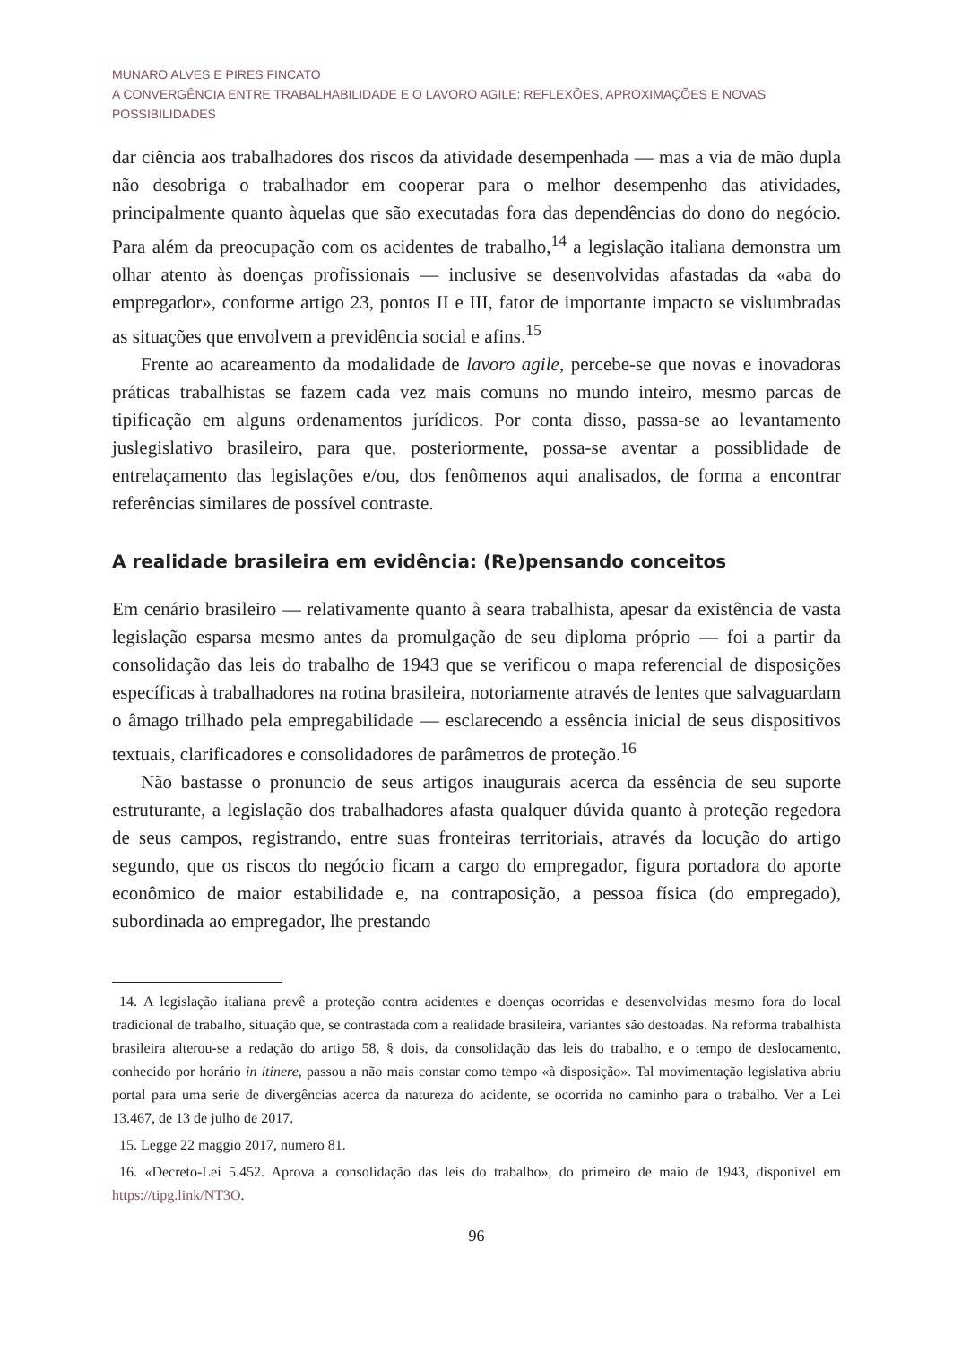MUNARO ALVES E PIRES FINCATO
A CONVERGÊNCIA ENTRE TRABALHABILIDADE E O LAVORO AGILE: REFLEXÕES, APROXIMAÇÕES E NOVAS POSSIBILIDADES
dar ciência aos trabalhadores dos riscos da atividade desempenhada — mas a via de mão dupla não desobriga o trabalhador em cooperar para o melhor desempenho das atividades, principalmente quanto àquelas que são executadas fora das dependências do dono do negócio. Para além da preocupação com os acidentes de trabalho,<sup>14</sup> a legislação italiana demonstra um olhar atento às doenças profissionais — inclusive se desenvolvidas afastadas da «aba do empregador», conforme artigo 23, pontos II e III, fator de importante impacto se vislumbradas as situações que envolvem a previdência social e afins.<sup>15</sup>
Frente ao acareamento da modalidade de lavoro agile, percebe-se que novas e inovadoras práticas trabalhistas se fazem cada vez mais comuns no mundo inteiro, mesmo parcas de tipificação em alguns ordenamentos jurídicos. Por conta disso, passa-se ao levantamento juslegislativo brasileiro, para que, posteriormente, possa-se aventar a possiblidade de entrelaçamento das legislações e/ou, dos fenômenos aqui analisados, de forma a encontrar referências similares de possível contraste.
A realidade brasileira em evidência: (Re)pensando conceitos
Em cenário brasileiro — relativamente quanto à seara trabalhista, apesar da existência de vasta legislação esparsa mesmo antes da promulgação de seu diploma próprio — foi a partir da consolidação das leis do trabalho de 1943 que se verificou o mapa referencial de disposições específicas à trabalhadores na rotina brasileira, notoriamente através de lentes que salvaguardam o âmago trilhado pela empregabilidade — esclarecendo a essência inicial de seus dispositivos textuais, clarificadores e consolidadores de parâmetros de proteção.<sup>16</sup>
Não bastasse o pronuncio de seus artigos inaugurais acerca da essência de seu suporte estruturante, a legislação dos trabalhadores afasta qualquer dúvida quanto à proteção regedora de seus campos, registrando, entre suas fronteiras territoriais, através da locução do artigo segundo, que os riscos do negócio ficam a cargo do empregador, figura portadora do aporte econômico de maior estabilidade e, na contraposição, a pessoa física (do empregado), subordinada ao empregador, lhe prestando
14. A legislação italiana prevê a proteção contra acidentes e doenças ocorridas e desenvolvidas mesmo fora do local tradicional de trabalho, situação que, se contrastada com a realidade brasileira, variantes são destoadas. Na reforma trabalhista brasileira alterou-se a redação do artigo 58, § dois, da consolidação das leis do trabalho, e o tempo de deslocamento, conhecido por horário in itinere, passou a não mais constar como tempo «à disposição». Tal movimentação legislativa abriu portal para uma serie de divergências acerca da natureza do acidente, se ocorrida no caminho para o trabalho. Ver a Lei 13.467, de 13 de julho de 2017.
15. Legge 22 maggio 2017, numero 81.
16. «Decreto-Lei 5.452. Aprova a consolidação das leis do trabalho», do primeiro de maio de 1943, disponível em https://tipg.link/NT3O.
96